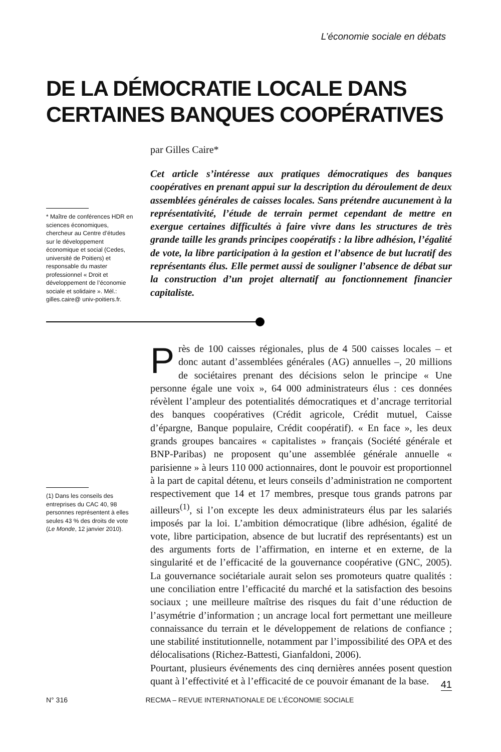L’économie sociale en débats
DE LA DÉMOCRATIE LOCALE DANS
CERTAINES BANQUES COOPÉRATIVES
par Gilles Caire*
* Maître de conférences HDR en sciences économiques, chercheur au Centre d’études sur le développement économique et social (Cedes, université de Poitiers) et responsable du master professionnel « Droit et développement de l’économie sociale et solidaire ». Mél.: gilles.caire@ univ-poitiers.fr.
Cet article s’intéresse aux pratiques démocratiques des banques coopératives en prenant appui sur la description du déroulement de deux assemblées générales de caisses locales. Sans prétendre aucunement à la représentativité, l’étude de terrain permet cependant de mettre en exergue certaines difficultés à faire vivre dans les structures de très grande taille les grands principes coopératifs : la libre adhésion, l’égalité de vote, la libre participation à la gestion et l’absence de but lucratif des représentants élus. Elle permet aussi de souligner l’absence de débat sur la construction d’un projet alternatif au fonctionnement financier capitaliste.
(1) Dans les conseils des entreprises du CAC 40, 98 personnes représentent à elles seules 43 % des droits de vote (Le Monde, 12 janvier 2010).
Près de 100 caisses régionales, plus de 4 500 caisses locales – et donc autant d’assemblées générales (AG) annuelles –, 20 millions de sociétaires prenant des décisions selon le principe « Une personne égale une voix », 64 000 administrateurs élus : ces données révèlent l’ampleur des potentialités démocratiques et d’ancrage territorial des banques coopératives (Crédit agricole, Crédit mutuel, Caisse d’épargne, Banque populaire, Crédit coopératif). « En face », les deux grands groupes bancaires « capitalistes » français (Société générale et BNP-Paribas) ne proposent qu’une assemblée générale annuelle « parisienne » à leurs 110 000 actionnaires, dont le pouvoir est proportionnel à la part de capital détenu, et leurs conseils d’administration ne comportent respectivement que 14 et 17 membres, presque tous grands patrons par ailleurs<sup>(1)</sup>, si l’on excepte les deux administrateurs élus par les salariés imposés par la loi. L’ambition démocratique (libre adhésion, égalité de vote, libre participation, absence de but lucratif des représentants) est un des arguments forts de l’affirmation, en interne et en externe, de la singularité et de l’efficacité de la gouvernance coopérative (GNC, 2005). La gouvernance sociétariale aurait selon ses promoteurs quatre qualités : une conciliation entre l’efficacité du marché et la satisfaction des besoins sociaux ; une meilleure maîtrise des risques du fait d’une réduction de l’asymétrie d’information ; un ancrage local fort permettant une meilleure connaissance du terrain et le développement de relations de confiance ; une stabilité institutionnelle, notamment par l’impossibilité des OPA et des délocalisations (Richez-Battesti, Gianfaldoni, 2006).
Pourtant, plusieurs événements des cinq dernières années posent question quant à l’effectivité et à l’efficacité de ce pouvoir émanant de la base.
41
N° 316 RECMA – REVUE INTERNATIONALE DE L’ÉCONOMIE SOCIALE